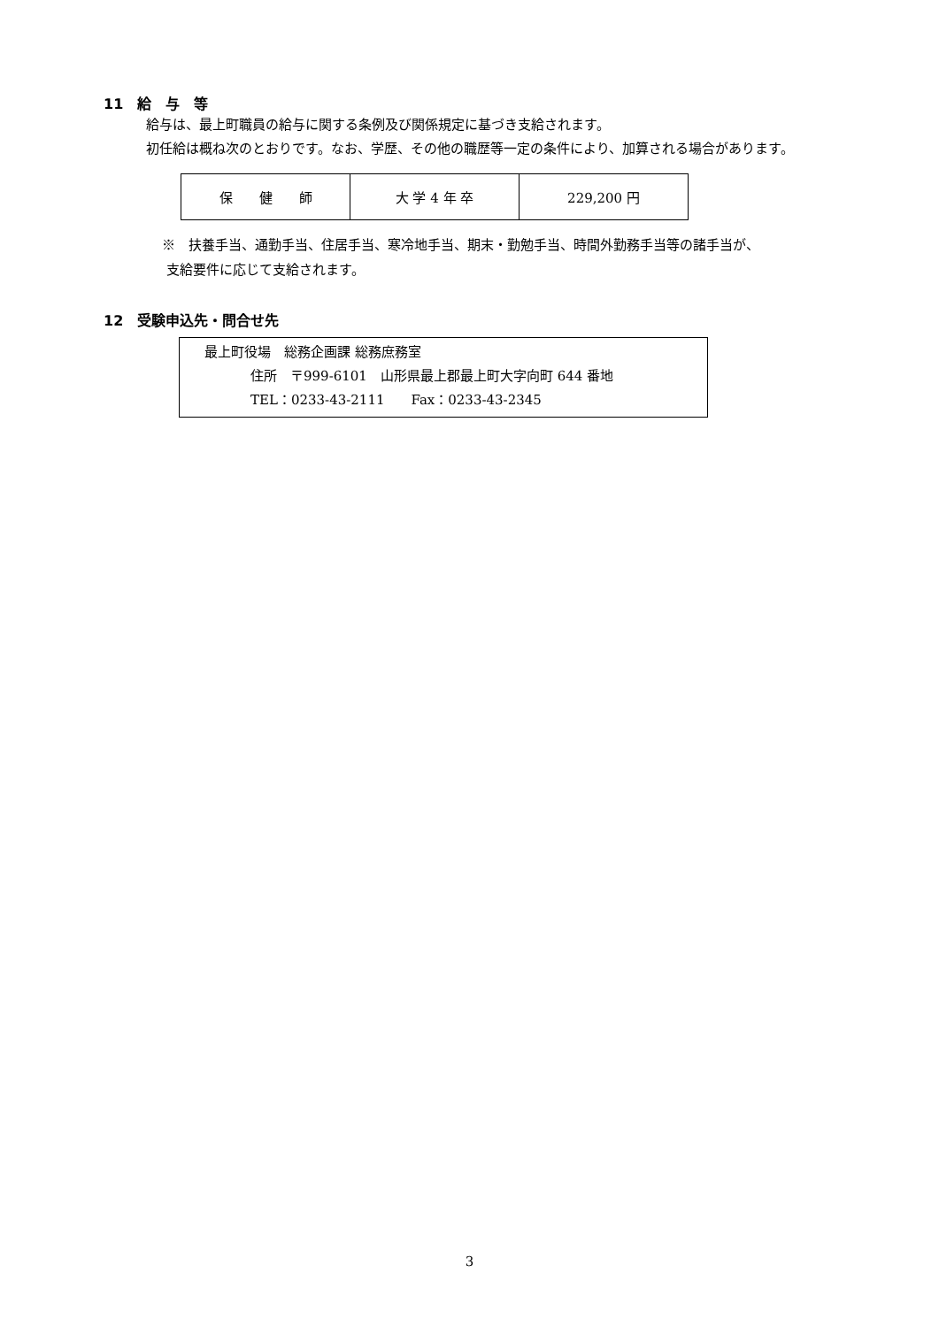11　給　与　等
給与は、最上町職員の給与に関する条例及び関係規定に基づき支給されます。
初任給は概ね次のとおりです。なお、学歴、その他の職歴等一定の条件により、加算される場合があります。
| 保 健 師 | 大 学 4 年 卒 | 229,200 円 |
※　扶養手当、通勤手当、住居手当、寒冷地手当、期末・勤勉手当、時間外勤務手当等の諸手当が、
支給要件に応じて支給されます。
12　受験申込先・問合せ先
最上町役場　総務企画課 総務庶務室
住所　〒999-6101　山形県最上郡最上町大字向町 644 番地
TEL：0233-43-2111　　Fax：0233-43-2345
3